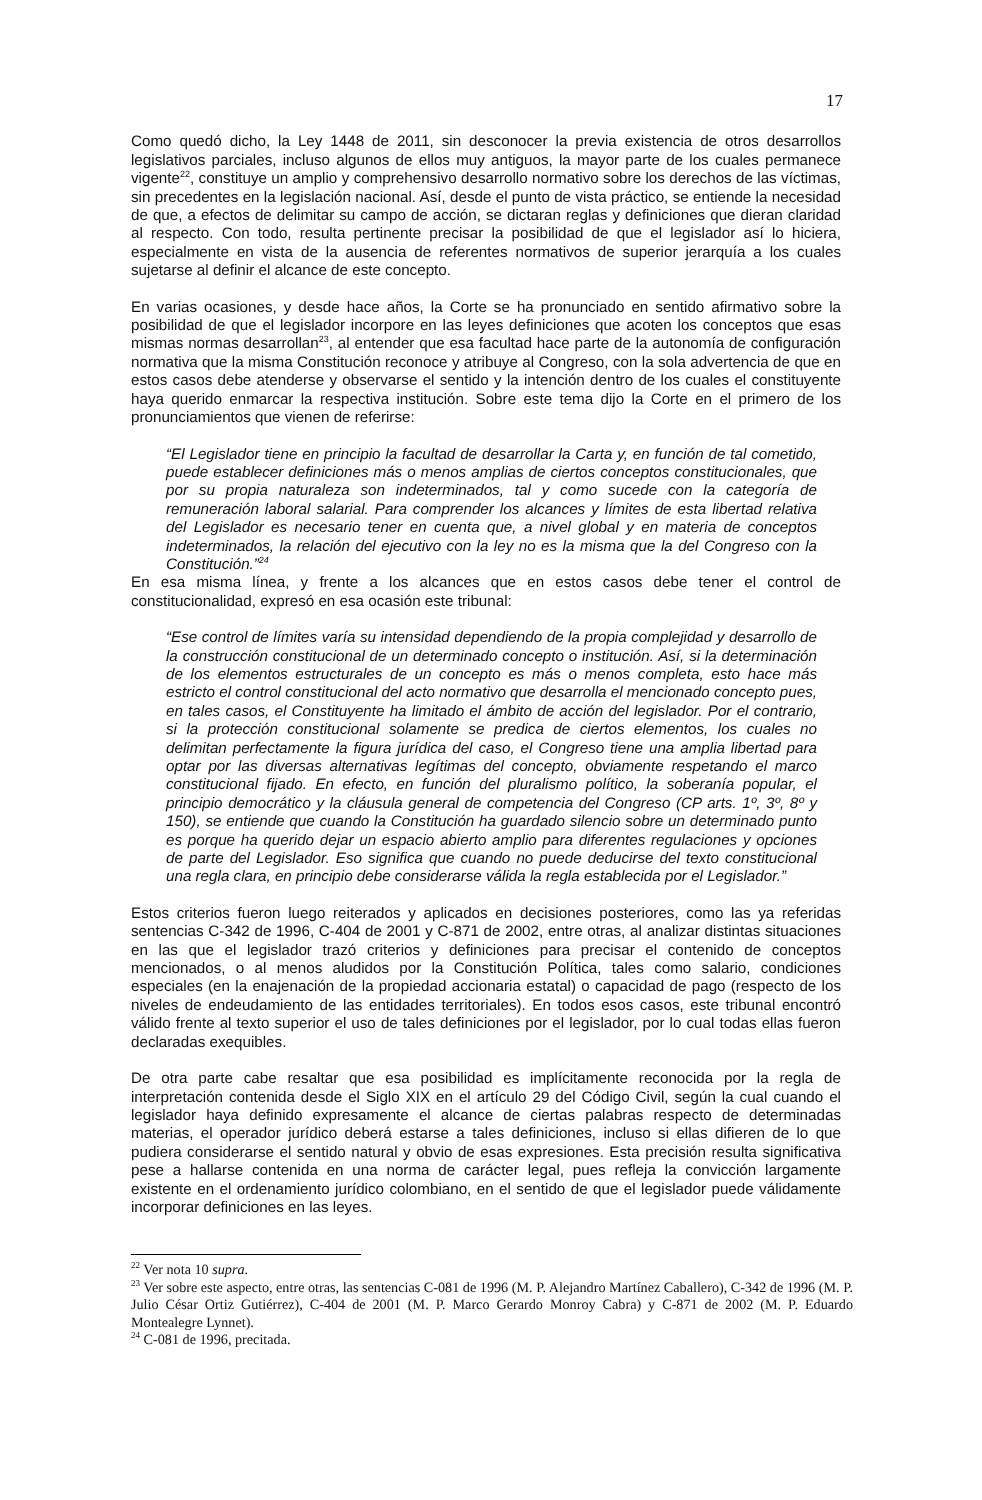17
Como quedó dicho, la Ley 1448 de 2011, sin desconocer la previa existencia de otros desarrollos legislativos parciales, incluso algunos de ellos muy antiguos, la mayor parte de los cuales permanece vigente<sup>22</sup>, constituye un amplio y comprehensivo desarrollo normativo sobre los derechos de las víctimas, sin precedentes en la legislación nacional. Así, desde el punto de vista práctico, se entiende la necesidad de que, a efectos de delimitar su campo de acción, se dictaran reglas y definiciones que dieran claridad al respecto. Con todo, resulta pertinente precisar la posibilidad de que el legislador así lo hiciera, especialmente en vista de la ausencia de referentes normativos de superior jerarquía a los cuales sujetarse al definir el alcance de este concepto.
En varias ocasiones, y desde hace años, la Corte se ha pronunciado en sentido afirmativo sobre la posibilidad de que el legislador incorpore en las leyes definiciones que acoten los conceptos que esas mismas normas desarrollan<sup>23</sup>, al entender que esa facultad hace parte de la autonomía de configuración normativa que la misma Constitución reconoce y atribuye al Congreso, con la sola advertencia de que en estos casos debe atenderse y observarse el sentido y la intención dentro de los cuales el constituyente haya querido enmarcar la respectiva institución. Sobre este tema dijo la Corte en el primero de los pronunciamientos que vienen de referirse:
“El Legislador tiene en principio la facultad de desarrollar la Carta y, en función de tal cometido, puede establecer definiciones más o menos amplias de ciertos conceptos constitucionales, que por su propia naturaleza son indeterminados, tal y como sucede con la categoría de remuneración laboral salarial. Para comprender los alcances y límites de esta libertad relativa del Legislador es necesario tener en cuenta que, a nivel global y en materia de conceptos indeterminados, la relación del ejecutivo con la ley no es la misma que la del Congreso con la Constitución.”<sup>24</sup>
En esa misma línea, y frente a los alcances que en estos casos debe tener el control de constitucionalidad, expresó en esa ocasión este tribunal:
“Ese control de límites varía su intensidad dependiendo de la propia complejidad y desarrollo de la construcción constitucional de un determinado concepto o institución. Así, si la determinación de los elementos estructurales de un concepto es más o menos completa, esto hace más estricto el control constitucional del acto normativo que desarrolla el mencionado concepto pues, en tales casos, el Constituyente ha limitado el ámbito de acción del legislador. Por el contrario, si la protección constitucional solamente se predica de ciertos elementos, los cuales no delimitan perfectamente la figura jurídica del caso, el Congreso tiene una amplia libertad para optar por las diversas alternativas legítimas del concepto, obviamente respetando el marco constitucional fijado. En efecto, en función del pluralismo político, la soberanía popular, el principio democrático y la cláusula general de competencia del Congreso (CP arts. 1º, 3º, 8º y 150), se entiende que cuando la Constitución ha guardado silencio sobre un determinado punto es porque ha querido dejar un espacio abierto amplio para diferentes regulaciones y opciones de parte del Legislador. Eso significa que cuando no puede deducirse del texto constitucional una regla clara, en principio debe considerarse válida la regla establecida por el Legislador.”
Estos criterios fueron luego reiterados y aplicados en decisiones posteriores, como las ya referidas sentencias C-342 de 1996, C-404 de 2001 y C-871 de 2002, entre otras, al analizar distintas situaciones en las que el legislador trazó criterios y definiciones para precisar el contenido de conceptos mencionados, o al menos aludidos por la Constitución Política, tales como salario, condiciones especiales (en la enajenación de la propiedad accionaria estatal) o capacidad de pago (respecto de los niveles de endeudamiento de las entidades territoriales). En todos esos casos, este tribunal encontró válido frente al texto superior el uso de tales definiciones por el legislador, por lo cual todas ellas fueron declaradas exequibles.
De otra parte cabe resaltar que esa posibilidad es implícitamente reconocida por la regla de interpretación contenida desde el Siglo XIX en el artículo 29 del Código Civil, según la cual cuando el legislador haya definido expresamente el alcance de ciertas palabras respecto de determinadas materias, el operador jurídico deberá estarse a tales definiciones, incluso si ellas difieren de lo que pudiera considerarse el sentido natural y obvio de esas expresiones. Esta precisión resulta significativa pese a hallarse contenida en una norma de carácter legal, pues refleja la convicción largamente existente en el ordenamiento jurídico colombiano, en el sentido de que el legislador puede válidamente incorporar definiciones en las leyes.
<sup>22</sup> Ver nota 10 supra.
<sup>23</sup> Ver sobre este aspecto, entre otras, las sentencias C-081 de 1996 (M. P. Alejandro Martínez Caballero), C-342 de 1996 (M. P. Julio César Ortiz Gutiérrez), C-404 de 2001 (M. P. Marco Gerardo Monroy Cabra) y C-871 de 2002 (M. P. Eduardo Montealegre Lynnet).
<sup>24</sup> C-081 de 1996, precitada.